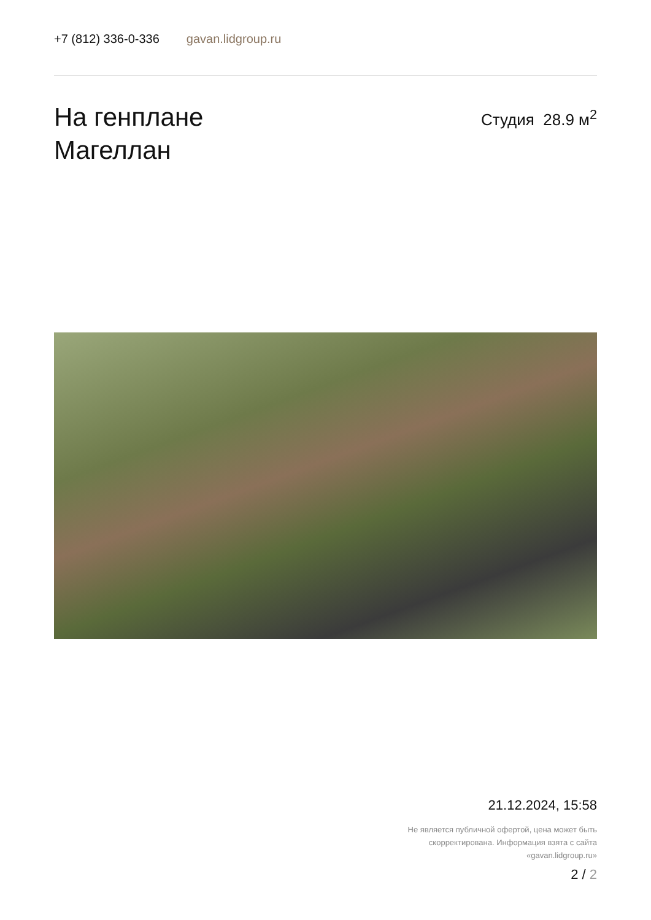+7 (812) 336-0-336 gavan.lidgroup.ru
На генплане
Магеллан
Студия 28.9 м<sup>2</sup>
21.12.2024, 15:58
Не является публичной офертой, цена может быть скорректирована. Информация взята с сайта «gavan.lidgroup.ru»
2 / 2